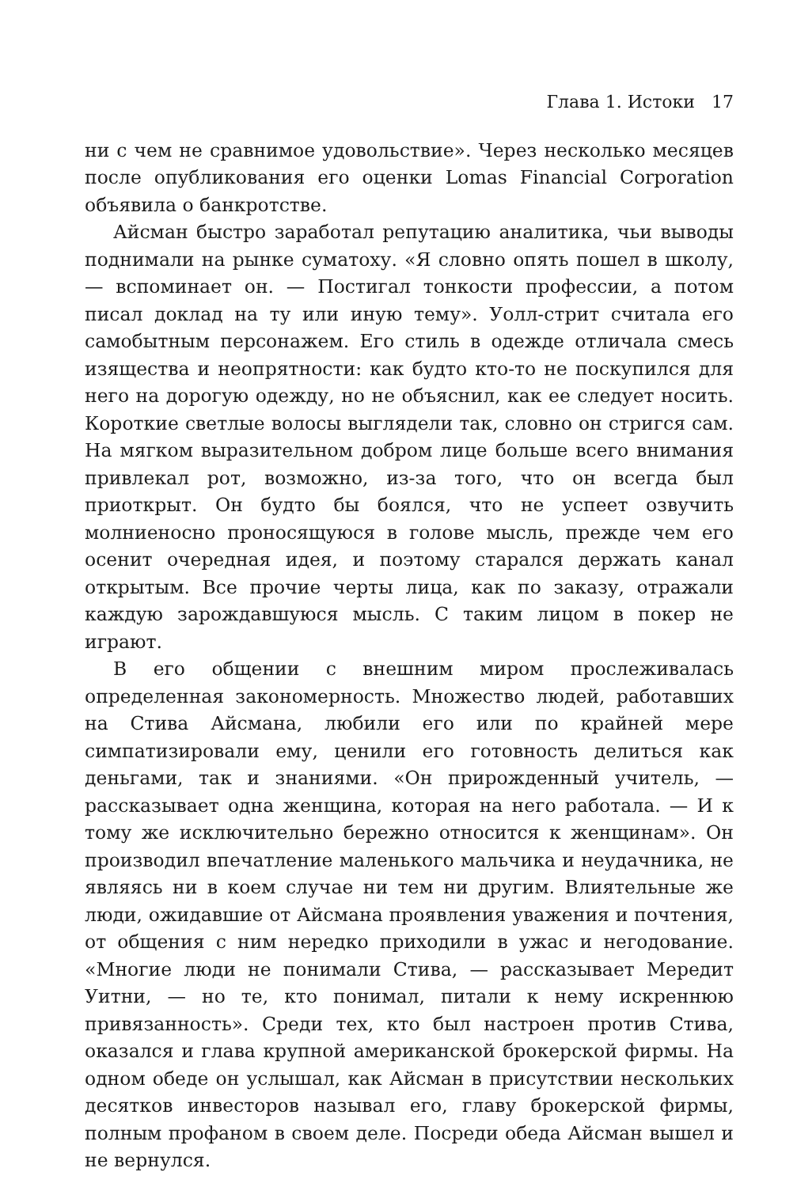Глава 1. Истоки 17
ни с чем не сравнимое удовольствие». Через несколько месяцев после опубликования его оценки Lomas Financial Corporation объявила о банкротстве.
Айсман быстро заработал репутацию аналитика, чьи выводы поднимали на рынке суматоху. «Я словно опять пошел в школу, — вспоминает он. — Постигал тонкости профессии, а потом писал доклад на ту или иную тему». Уолл-стрит считала его самобытным персонажем. Его стиль в одежде отличала смесь изящества и неопрятности: как будто кто-то не поскупился для него на дорогую одежду, но не объяснил, как ее следует носить. Короткие светлые волосы выглядели так, словно он стригся сам. На мягком выразительном добром лице больше всего внимания привлекал рот, возможно, из-за того, что он всегда был приоткрыт. Он будто бы боялся, что не успеет озвучить молниеносно проносящуюся в голове мысль, прежде чем его осенит очередная идея, и поэтому старался держать канал открытым. Все прочие черты лица, как по заказу, отражали каждую зарождавшуюся мысль. С таким лицом в покер не играют.
В его общении с внешним миром прослеживалась определенная закономерность. Множество людей, работавших на Стива Айсмана, любили его или по крайней мере симпатизировали ему, ценили его готовность делиться как деньгами, так и знаниями. «Он прирожденный учитель, — рассказывает одна женщина, которая на него работала. — И к тому же исключительно бережно относится к женщинам». Он производил впечатление маленького мальчика и неудачника, не являясь ни в коем случае ни тем ни другим. Влиятельные же люди, ожидавшие от Айсмана проявления уважения и почтения, от общения с ним нередко приходили в ужас и негодование. «Многие люди не понимали Стива, — рассказывает Мередит Уитни, — но те, кто понимал, питали к нему искреннюю привязанность». Среди тех, кто был настроен против Стива, оказался и глава крупной американской брокерской фирмы. На одном обеде он услышал, как Айсман в присутствии нескольких десятков инвесторов называл его, главу брокерской фирмы, полным профаном в своем деле. Посреди обеда Айсман вышел и не вернулся.